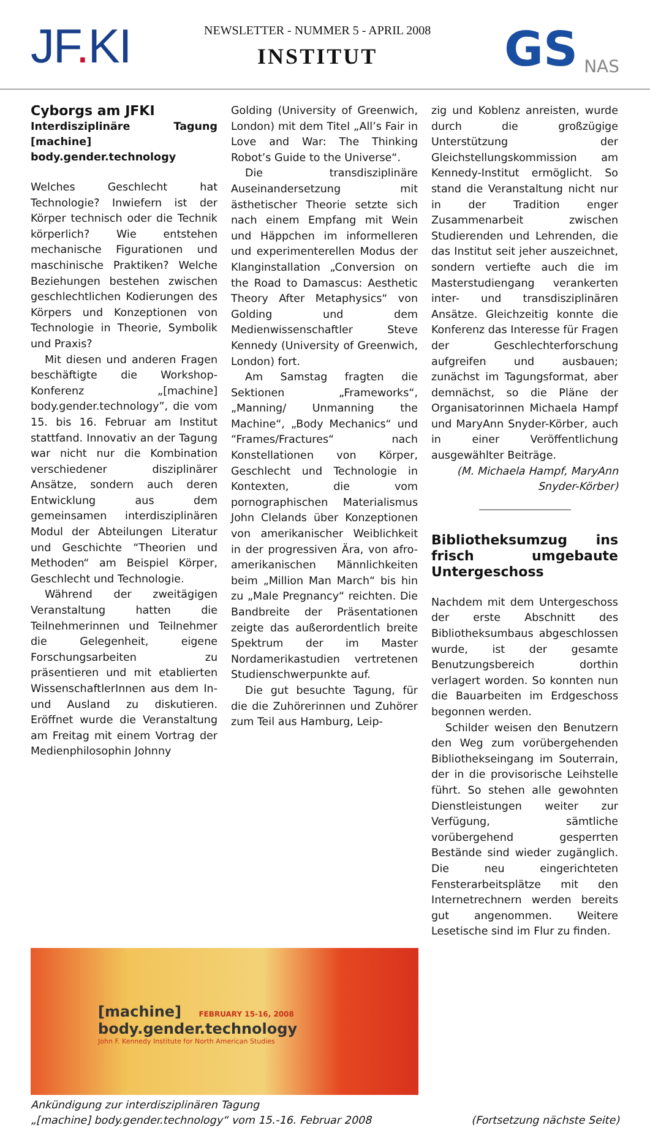JF. KI
NEWSLETTER - NUMMER 5 - APRIL 2008
INSTITUT
GS NAS
Cyborgs am JFKI
Interdisziplinäre Tagung [machine] body.gender.technology
Welches Geschlecht hat Technologie? Inwiefern ist der Körper technisch oder die Technik körperlich? Wie entstehen mechanische Figurationen und maschinische Praktiken? Welche Beziehungen bestehen zwischen geschlechtlichen Kodierungen des Körpers und Konzeptionen von Technologie in Theorie, Symbolik und Praxis?
Mit diesen und anderen Fragen beschäftigte die Workshop-Konferenz „[machine] body.gender.technology”, die vom 15. bis 16. Februar am Institut stattfand. Innovativ an der Tagung war nicht nur die Kombination verschiedener disziplinärer Ansätze, sondern auch deren Entwicklung aus dem gemeinsamen interdisziplinären Modul der Abteilungen Literatur und Geschichte “Theorien und Methoden“ am Beispiel Körper, Geschlecht und Technologie.
Während der zweitägigen Veranstaltung hatten die Teilnehmerinnen und Teilnehmer die Gelegenheit, eigene Forschungsarbeiten zu präsentieren und mit etablierten WissenschaftlerInnen aus dem In- und Ausland zu diskutieren. Eröffnet wurde die Veranstaltung am Freitag mit einem Vortrag der Medienphilosophin Johnny
Golding (University of Greenwich, London) mit dem Titel „All’s Fair in Love and War: The Thinking Robot’s Guide to the Universe“.
Die transdisziplinäre Auseinandersetzung mit ästhetischer Theorie setzte sich nach einem Empfang mit Wein und Häppchen im informelleren und experimenterellen Modus der Klanginstallation „Conversion on the Road to Damascus: Aesthetic Theory After Metaphysics“ von Golding und dem Medienwissenschaftler Steve Kennedy (University of Greenwich, London) fort.
Am Samstag fragten die Sektionen „Frameworks“, „Manning/ Unmanning the Machine“, „Body Mechanics“ und “Frames/Fractures“ nach Konstellationen von Körper, Geschlecht und Technologie in Kontexten, die vom pornographischen Materialismus John Clelands über Konzeptionen von amerikanischer Weiblichkeit in der progressiven Ära, von afro-amerikanischen Männlichkeiten beim „Million Man March“ bis hin zu „Male Pregnancy“ reichten. Die Bandbreite der Präsentationen zeigte das außerordentlich breite Spektrum der im Master Nordamerikastudien vertretenen Studienschwerpunkte auf.
Die gut besuchte Tagung, für die die Zuhörerinnen und Zuhörer zum Teil aus Hamburg, Leip-
zig und Koblenz anreisten, wurde durch die großzügige Unterstützung der Gleichstellungskommission am Kennedy-Institut ermöglicht. So stand die Veranstaltung nicht nur in der Tradition enger Zusammenarbeit zwischen Studierenden und Lehrenden, die das Institut seit jeher auszeichnet, sondern vertiefte auch die im Masterstudiengang verankerten inter- und transdisziplinären Ansätze. Gleichzeitig konnte die Konferenz das Interesse für Fragen der Geschlechterforschung aufgreifen und ausbauen; zunächst im Tagungsformat, aber demnächst, so die Pläne der Organisatorinnen Michaela Hampf und MaryAnn Snyder-Körber, auch in einer Veröffentlichung ausgewählter Beiträge.
(M. Michaela Hampf, MaryAnn Snyder-Körber)
Bibliotheksumzug ins frisch umgebaute Untergeschoss
Nachdem mit dem Untergeschoss der erste Abschnitt des Bibliotheksumbaus abgeschlossen wurde, ist der gesamte Benutzungsbereich dorthin verlagert worden. So konnten nun die Bauarbeiten im Erdgeschoss begonnen werden.
Schilder weisen den Benutzern den Weg zum vorübergehenden Bibliothekseingang im Souterrain, der in die provisorische Leihstelle führt. So stehen alle gewohnten Dienstleistungen weiter zur Verfügung, sämtliche vorübergehend gesperrten Bestände sind wieder zugänglich. Die neu eingerichteten Fensterarbeitsplätze mit den Internetrechnern werden bereits gut angenommen. Weitere Lesetische sind im Flur zu finden.
[machine] FEBRUARY 15-16, 2008
body.gender.technology
John F. Kennedy Institute for North American Studies
Ankündigung zur interdisziplinären Tagung
„[machine] body.gender.technology“ vom 15.-16. Februar 2008
(Fortsetzung nächste Seite)